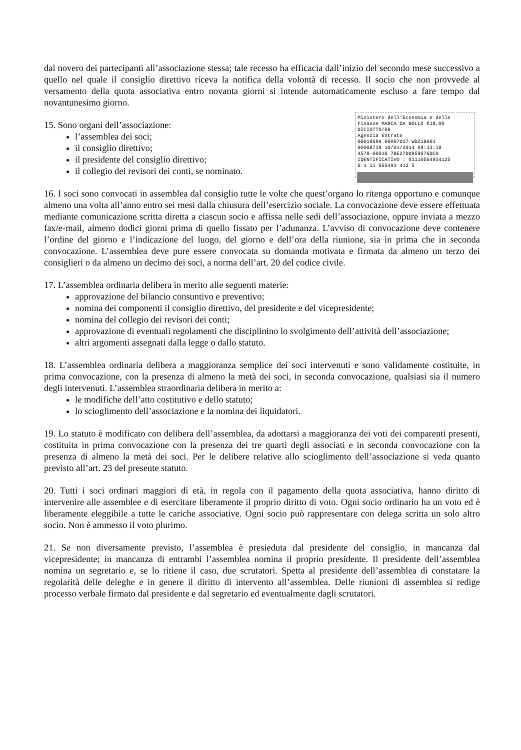dal novero dei partecipanti all’associazione stessa; tale recesso ha efficacia dall’inizio del secondo mese successivo a quello nel quale il consiglio direttivo riceva la notifica della volontà di recesso. Il socio che non provvede al versamento della quota associativa entro novanta giorni si intende automaticamente escluso a fare tempo dal novantunesimo giorno.
Ministero dell'Economia e delle Finanze MARCA DA BOLLO €18,00 DICIOTTO/00
Agenzia Entrate
00018699 00007D37 WDZ1B001
00008738 10/01/2014 09:13:18
4578-00010 7BE27DD959076DC0
IDENTIFICATIVO : 01110554934125
0 1 11 055493 412 5
15. Sono organi dell’associazione:
l’assemblea dei soci;
il consiglio direttivo;
il presidente del consiglio direttivo;
il collegio dei revisori dei conti, se nominato.
16. I soci sono convocati in assemblea dal consiglio tutte le volte che quest’organo lo ritenga opportuno e comunque almeno una volta all’anno entro sei mesi dalla chiusura dell’esercizio sociale. La convocazione deve essere effettuata mediante comunicazione scritta diretta a ciascun socio e affissa nelle sedi dell’associazione, oppure inviata a mezzo fax/e-mail, almeno dodici giorni prima di quello fissato per l’adunanza. L’avviso di convocazione deve contenere l’ordine del giorno e l’indicazione del luogo, del giorno e dell’ora della riunione, sia in prima che in seconda convocazione. L’assemblea deve pure essere convocata su domanda motivata e firmata da almeno un terzo dei consiglieri o da almeno un decimo dei soci, a norma dell’art. 20 del codice civile.
17. L’assemblea ordinaria delibera in merito alle seguenti materie:
approvazione del bilancio consuntivo e preventivo;
nomina dei componenti il consiglio direttivo, del presidente e del vicepresidente;
nomina del collegio dei revisori dei conti;
approvazione di eventuali regolamenti che disciplinino lo svolgimento dell’attività dell’associazione;
altri argomenti assegnati dalla legge o dallo statuto.
18. L’assemblea ordinaria delibera a maggioranza semplice dei soci intervenuti e sono validamente costituite, in prima convocazione, con la presenza di almeno la metà dei soci, in seconda convocazione, qualsiasi sia il numero degli intervenuti. L’assemblea straordinaria delibera in merito a:
le modifiche dell’atto costitutivo e dello statuto;
lo scioglimento dell’associazione e la nomina dei liquidatori.
19. Lo statuto è modificato con delibera dell’assemblea, da adottarsi a maggioranza dei voti dei comparenti presenti, costituita in prima convocazione con la presenza dei tre quarti degli associati e in seconda convocazione con la presenza di almeno la metà dei soci. Per le delibere relative allo scioglimento dell’associazione si veda quanto previsto all’art. 23 del presente statuto.
20. Tutti i soci ordinari maggiori di età, in regola con il pagamento della quota associativa, hanno diritto di intervenire alle assemblee e di esercitare liberamente il proprio diritto di voto. Ogni socio ordinario ha un voto ed è liberamente eleggibile a tutte le cariche associative. Ogni socio può rappresentare con delega scritta un solo altro socio. Non è ammesso il voto plurimo.
21. Se non diversamente previsto, l’assemblea è presieduta dal presidente del consiglio, in mancanza dal vicepresidente; in mancanza di entrambi l’assemblea nomina il proprio presidente. Il presidente dell’assemblea nomina un segretario e, se lo ritiene il caso, due scrutatori. Spetta al presidente dell’assemblea di constatare la regolarità delle deleghe e in genere il diritto di intervento all’assemblea. Delle riunioni di assemblea si redige processo verbale firmato dal presidente e dal segretario ed eventualmente dagli scrutatori.